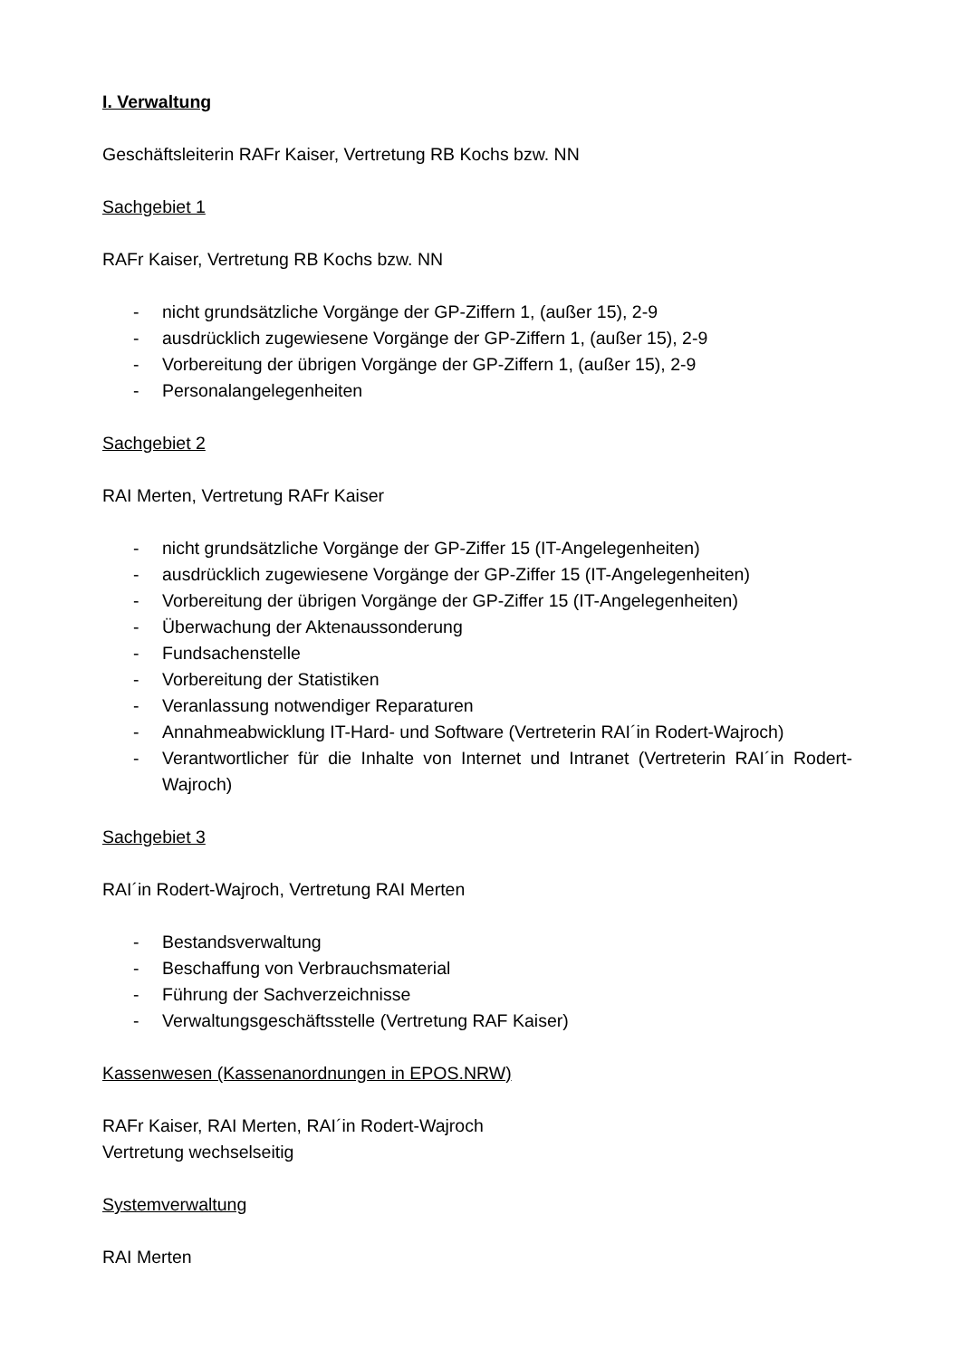I. Verwaltung
Geschäftsleiterin RAFr Kaiser, Vertretung RB Kochs bzw. NN
Sachgebiet 1
RAFr Kaiser, Vertretung RB Kochs bzw. NN
- nicht grundsätzliche Vorgänge der GP-Ziffern 1, (außer 15), 2-9
- ausdrücklich zugewiesene Vorgänge der GP-Ziffern 1, (außer 15), 2-9
- Vorbereitung der übrigen Vorgänge der GP-Ziffern 1, (außer 15), 2-9
- Personalangelegenheiten
Sachgebiet 2
RAI Merten, Vertretung RAFr Kaiser
- nicht grundsätzliche Vorgänge der GP-Ziffer 15 (IT-Angelegenheiten)
- ausdrücklich zugewiesene Vorgänge der GP-Ziffer 15 (IT-Angelegenheiten)
- Vorbereitung der übrigen Vorgänge der GP-Ziffer 15 (IT-Angelegenheiten)
- Überwachung der Aktenaussonderung
- Fundsachenstelle
- Vorbereitung der Statistiken
- Veranlassung notwendiger Reparaturen
- Annahmeabwicklung IT-Hard- und Software (Vertreterin RAI´in Rodert-Wajroch)
- Verantwortlicher für die Inhalte von Internet und Intranet (Vertreterin RAI´in Rodert-Wajroch)
Sachgebiet 3
RAI´in Rodert-Wajroch, Vertretung RAI Merten
- Bestandsverwaltung
- Beschaffung von Verbrauchsmaterial
- Führung der Sachverzeichnisse
- Verwaltungsgeschäftsstelle (Vertretung RAF Kaiser)
Kassenwesen (Kassenanordnungen in EPOS.NRW)
RAFr Kaiser, RAI Merten, RAI´in Rodert-Wajroch
Vertretung wechselseitig
Systemverwaltung
RAI Merten